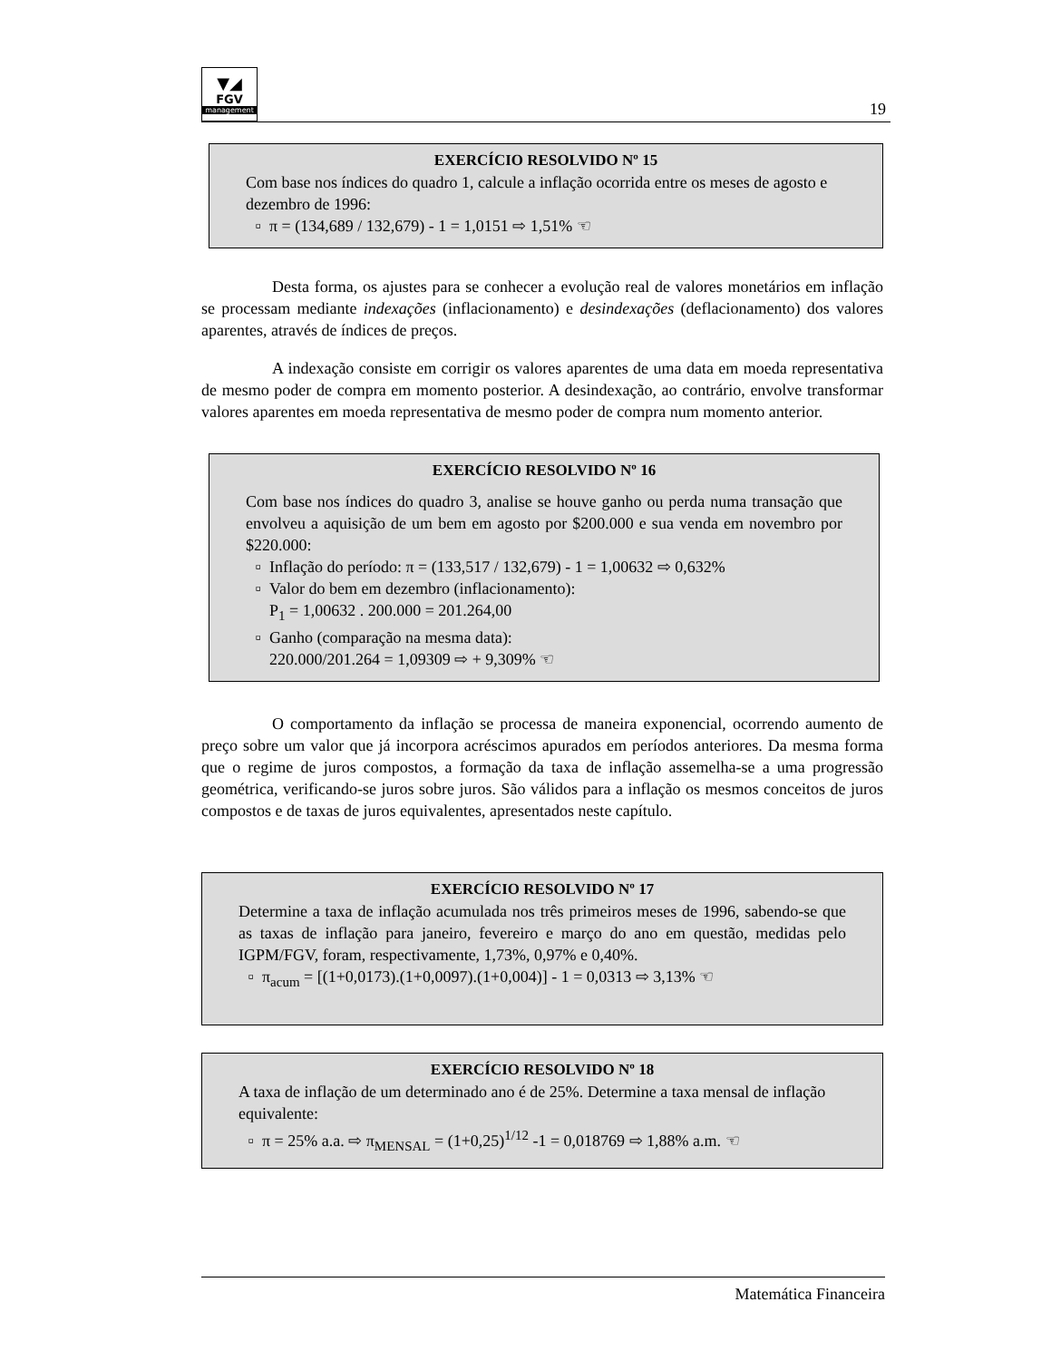▼◢
FGV
management
19
EXERCÍCIO RESOLVIDO Nº 15
Com base nos índices do quadro 1, calcule a inflação ocorrida entre os meses de agosto e dezembro de 1996:
π = (134,689 / 132,679) - 1 = 1,0151 ⇨ 1,51% ☜
Desta forma, os ajustes para se conhecer a evolução real de valores monetários em inflação se processam mediante indexações (inflacionamento) e desindexações (deflacionamento) dos valores aparentes, através de índices de preços.
A indexação consiste em corrigir os valores aparentes de uma data em moeda representativa de mesmo poder de compra em momento posterior. A desindexação, ao contrário, envolve transformar valores aparentes em moeda representativa de mesmo poder de compra num momento anterior.
EXERCÍCIO RESOLVIDO Nº 16
Com base nos índices do quadro 3, analise se houve ganho ou perda numa transação que envolveu a aquisição de um bem em agosto por $200.000 e sua venda em novembro por $220.000:
Inflação do período: π = (133,517 / 132,679) - 1 = 1,00632 ⇨ 0,632%
Valor do bem em dezembro (inflacionamento):
P<sub>1</sub> = 1,00632 . 200.000 = 201.264,00
Ganho (comparação na mesma data):
220.000/201.264 = 1,09309 ⇨ + 9,309% ☜
O comportamento da inflação se processa de maneira exponencial, ocorrendo aumento de preço sobre um valor que já incorpora acréscimos apurados em períodos anteriores. Da mesma forma que o regime de juros compostos, a formação da taxa de inflação assemelha-se a uma progressão geométrica, verificando-se juros sobre juros. São válidos para a inflação os mesmos conceitos de juros compostos e de taxas de juros equivalentes, apresentados neste capítulo.
EXERCÍCIO RESOLVIDO Nº 17
Determine a taxa de inflação acumulada nos três primeiros meses de 1996, sabendo-se que as taxas de inflação para janeiro, fevereiro e março do ano em questão, medidas pelo IGPM/FGV, foram, respectivamente, 1,73%, 0,97% e 0,40%.
π<sub>acum</sub> = [(1+0,0173).(1+0,0097).(1+0,004)] - 1 = 0,0313 ⇨ 3,13% ☜
EXERCÍCIO RESOLVIDO Nº 18
A taxa de inflação de um determinado ano é de 25%. Determine a taxa mensal de inflação equivalente:
π = 25% a.a. ⇨ π<sub>MENSAL</sub> = (1+0,25)<sup>1/12</sup> -1 = 0,018769 ⇨ 1,88% a.m. ☜
Matemática Financeira